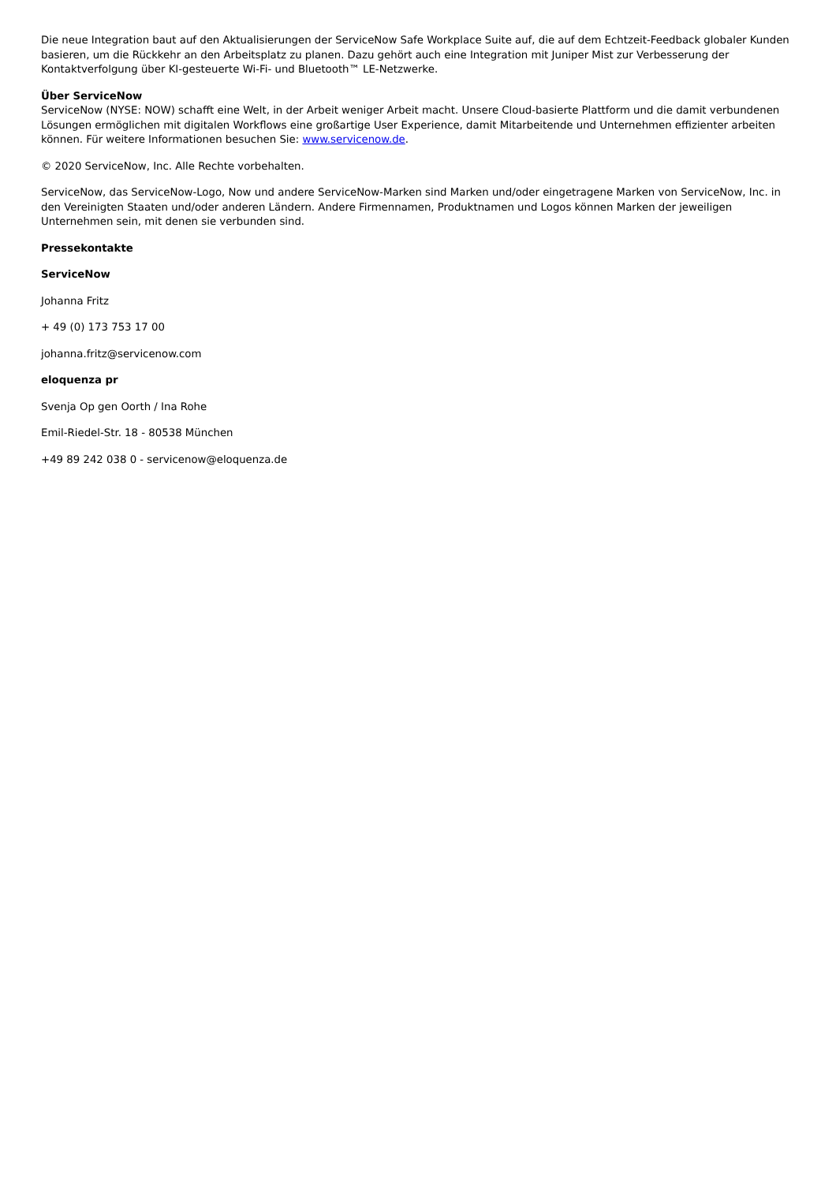Die neue Integration baut auf den Aktualisierungen der ServiceNow Safe Workplace Suite auf, die auf dem Echtzeit-Feedback globaler Kunden basieren, um die Rückkehr an den Arbeitsplatz zu planen. Dazu gehört auch eine Integration mit Juniper Mist zur Verbesserung der Kontaktverfolgung über KI-gesteuerte Wi-Fi- und Bluetooth™ LE-Netzwerke.
Über ServiceNow
ServiceNow (NYSE: NOW) schafft eine Welt, in der Arbeit weniger Arbeit macht. Unsere Cloud-basierte Plattform und die damit verbundenen Lösungen ermöglichen mit digitalen Workflows eine großartige User Experience, damit Mitarbeitende und Unternehmen effizienter arbeiten können. Für weitere Informationen besuchen Sie: www.servicenow.de.
© 2020 ServiceNow, Inc. Alle Rechte vorbehalten.
ServiceNow, das ServiceNow-Logo, Now und andere ServiceNow-Marken sind Marken und/oder eingetragene Marken von ServiceNow, Inc. in den Vereinigten Staaten und/oder anderen Ländern. Andere Firmennamen, Produktnamen und Logos können Marken der jeweiligen Unternehmen sein, mit denen sie verbunden sind.
Pressekontakte
ServiceNow
Johanna Fritz
+ 49 (0) 173 753 17 00
johanna.fritz@servicenow.com
eloquenza pr
Svenja Op gen Oorth / Ina Rohe
Emil-Riedel-Str. 18 - 80538 München
+49 89 242 038 0 - servicenow@eloquenza.de